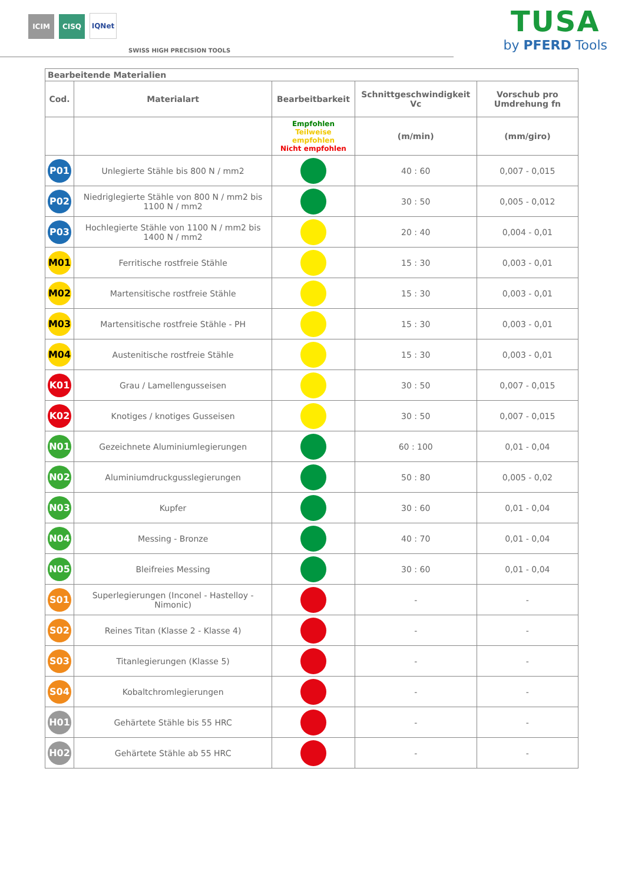ICIM
CISQ
IQNet
SWISS HIGH PRECISION TOOLS
TUSA
by PFERD Tools
| Bearbeitende Materialien | | | | |
| Cod. | Materialart | Bearbeitbarkeit | Schnittgeschwindigkeit Vc | Vorschub pro Umdrehung fn |
| | | Empfohlen Teilweise empfohlen Nicht empfohlen | (m/min) | (mm/giro) |
| P01 | Unlegierte Stähle bis 800 N / mm2 | | 40 : 60 | 0,007 - 0,015 |
| P02 | Niedriglegierte Stähle von 800 N / mm2 bis 1100 N / mm2 | | 30 : 50 | 0,005 - 0,012 |
| P03 | Hochlegierte Stähle von 1100 N / mm2 bis 1400 N / mm2 | | 20 : 40 | 0,004 - 0,01 |
| M01 | Ferritische rostfreie Stähle | | 15 : 30 | 0,003 - 0,01 |
| M02 | Martensitische rostfreie Stähle | | 15 : 30 | 0,003 - 0,01 |
| M03 | Martensitische rostfreie Stähle - PH | | 15 : 30 | 0,003 - 0,01 |
| M04 | Austenitische rostfreie Stähle | | 15 : 30 | 0,003 - 0,01 |
| K01 | Grau / Lamellengusseisen | | 30 : 50 | 0,007 - 0,015 |
| K02 | Knotiges / knotiges Gusseisen | | 30 : 50 | 0,007 - 0,015 |
| N01 | Gezeichnete Aluminiumlegierungen | | 60 : 100 | 0,01 - 0,04 |
| N02 | Aluminiumdruckgusslegierungen | | 50 : 80 | 0,005 - 0,02 |
| N03 | Kupfer | | 30 : 60 | 0,01 - 0,04 |
| N04 | Messing - Bronze | | 40 : 70 | 0,01 - 0,04 |
| N05 | Bleifreies Messing | | 30 : 60 | 0,01 - 0,04 |
| S01 | Superlegierungen (Inconel - Hastelloy - Nimonic) | | - | - |
| S02 | Reines Titan (Klasse 2 - Klasse 4) | | - | - |
| S03 | Titanlegierungen (Klasse 5) | | - | - |
| S04 | Kobaltchromlegierungen | | - | - |
| H01 | Gehärtete Stähle bis 55 HRC | | - | - |
| H02 | Gehärtete Stähle ab 55 HRC | | - | - |